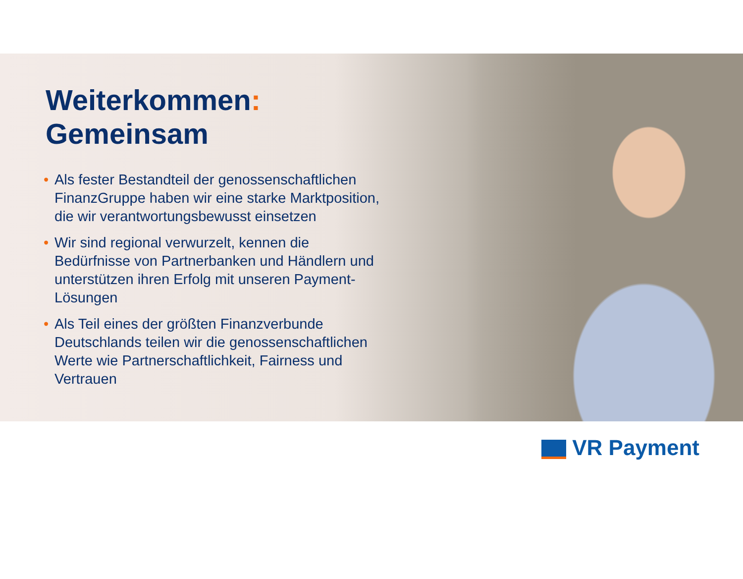Weiterkommen:
Gemeinsam
• Als fester Bestandteil der genossenschaftlichen FinanzGruppe haben wir eine starke Markt­position, die wir verantwortungsbewusst einsetzen
• Wir sind regional verwurzelt, kennen die Bedürfnisse von Partnerbanken und Händlern und unterstützen ihren Erfolg mit unseren Payment-Lösungen
• Als Teil eines der größten Finanzverbunde Deutschlands teilen wir die genossenschaft­lichen Werte wie Partnerschaftlichkeit, Fairness und Vertrauen
VR Payment